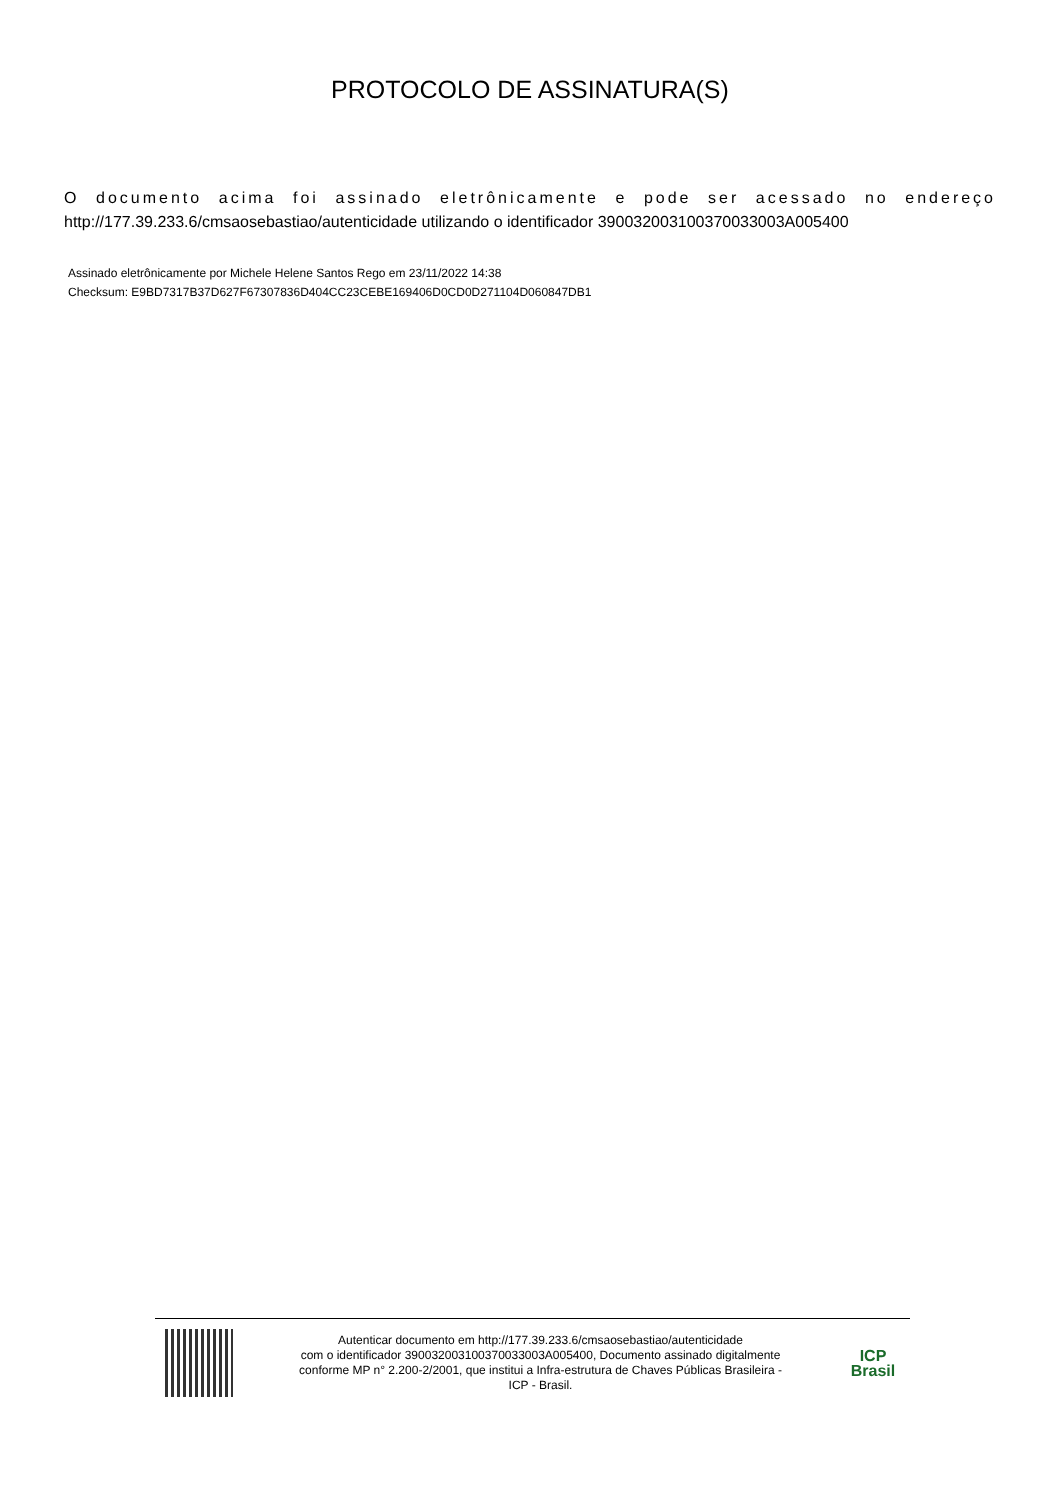PROTOCOLO DE ASSINATURA(S)
O documento acima foi assinado eletrônicamente e pode ser acessado no endereço http://177.39.233.6/cmsaosebastiao/autenticidade utilizando o identificador 390032003100370033003A005400
Assinado eletrônicamente por Michele Helene Santos Rego em 23/11/2022 14:38
Checksum: E9BD7317B37D627F67307836D404CC23CEBE169406D0CD0D271104D060847DB1
Autenticar documento em http://177.39.233.6/cmsaosebastiao/autenticidade
com o identificador 390032003100370033003A005400, Documento assinado digitalmente
conforme MP n° 2.200-2/2001, que institui a Infra-estrutura de Chaves Públicas Brasileira -
ICP - Brasil.
ICP
Brasil